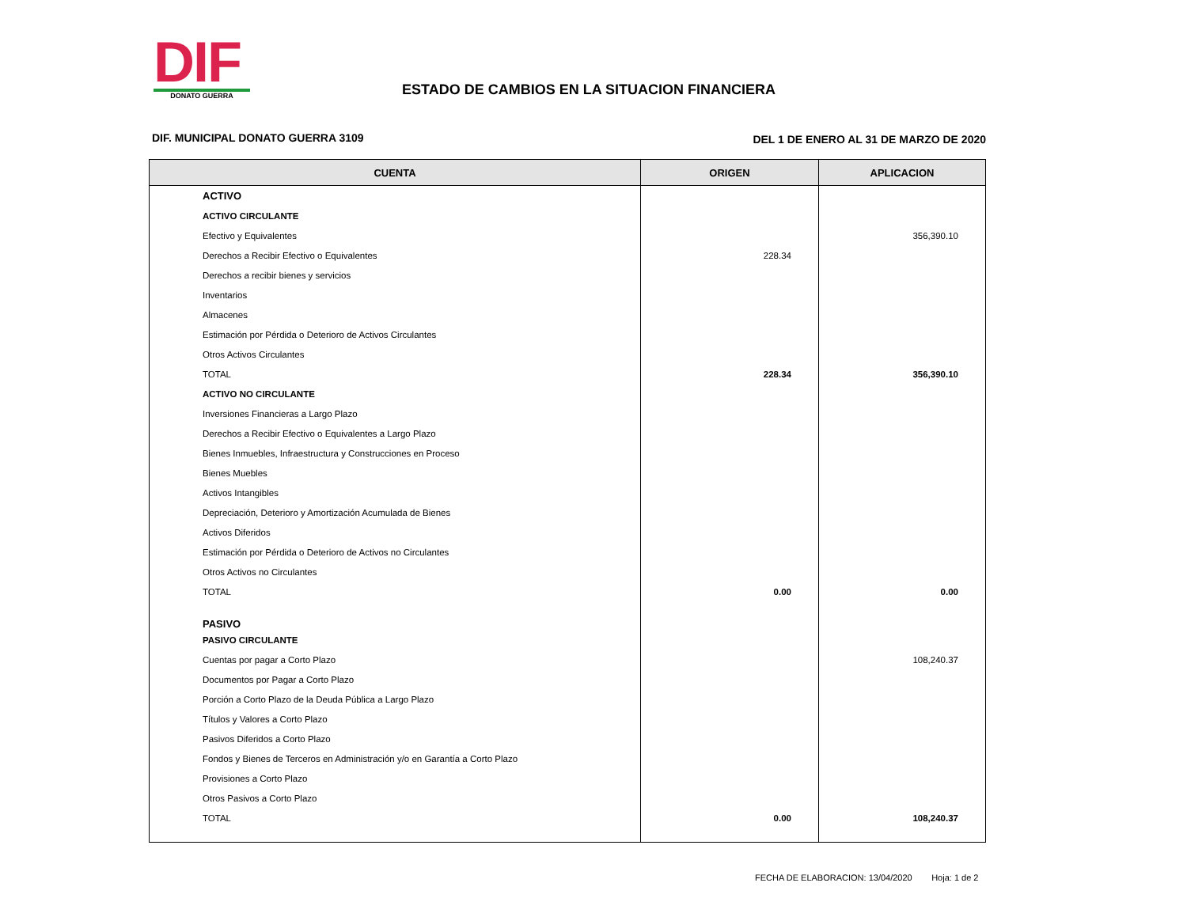DIF
DONATO GUERRA
ESTADO DE CAMBIOS EN LA SITUACION FINANCIERA
DIF. MUNICIPAL DONATO GUERRA 3109
DEL 1 DE ENERO AL 31 DE MARZO DE 2020
| CUENTA | ORIGEN | APLICACION |
| --- | --- | --- |
| ACTIVO | | |
| ACTIVO CIRCULANTE | | |
| Efectivo y Equivalentes | | 356,390.10 |
| Derechos a Recibir Efectivo o Equivalentes | 228.34 | |
| Derechos a recibir bienes y servicios | | |
| Inventarios | | |
| Almacenes | | |
| Estimación por Pérdida o Deterioro de Activos Circulantes | | |
| Otros Activos Circulantes | | |
| TOTAL | 228.34 | 356,390.10 |
| ACTIVO NO CIRCULANTE | | |
| Inversiones Financieras a Largo Plazo | | |
| Derechos a Recibir Efectivo o Equivalentes a Largo Plazo | | |
| Bienes Inmuebles, Infraestructura y Construcciones en Proceso | | |
| Bienes Muebles | | |
| Activos Intangibles | | |
| Depreciación, Deterioro y Amortización Acumulada de Bienes | | |
| Activos Diferidos | | |
| Estimación por Pérdida o Deterioro de Activos no Circulantes | | |
| Otros Activos no Circulantes | | |
| TOTAL | 0.00 | 0.00 |
| PASIVO | | |
| PASIVO CIRCULANTE | | |
| Cuentas por pagar a Corto Plazo | | 108,240.37 |
| Documentos por Pagar a Corto Plazo | | |
| Porción a Corto Plazo de la Deuda Pública a Largo Plazo | | |
| Títulos y Valores a Corto Plazo | | |
| Pasivos Diferidos a Corto Plazo | | |
| Fondos y Bienes de Terceros en Administración y/o en Garantía a Corto Plazo | | |
| Provisiones a Corto Plazo | | |
| Otros Pasivos a Corto Plazo | | |
| TOTAL | 0.00 | 108,240.37 |
FECHA DE ELABORACION: 13/04/2020 Hoja: 1 de 2